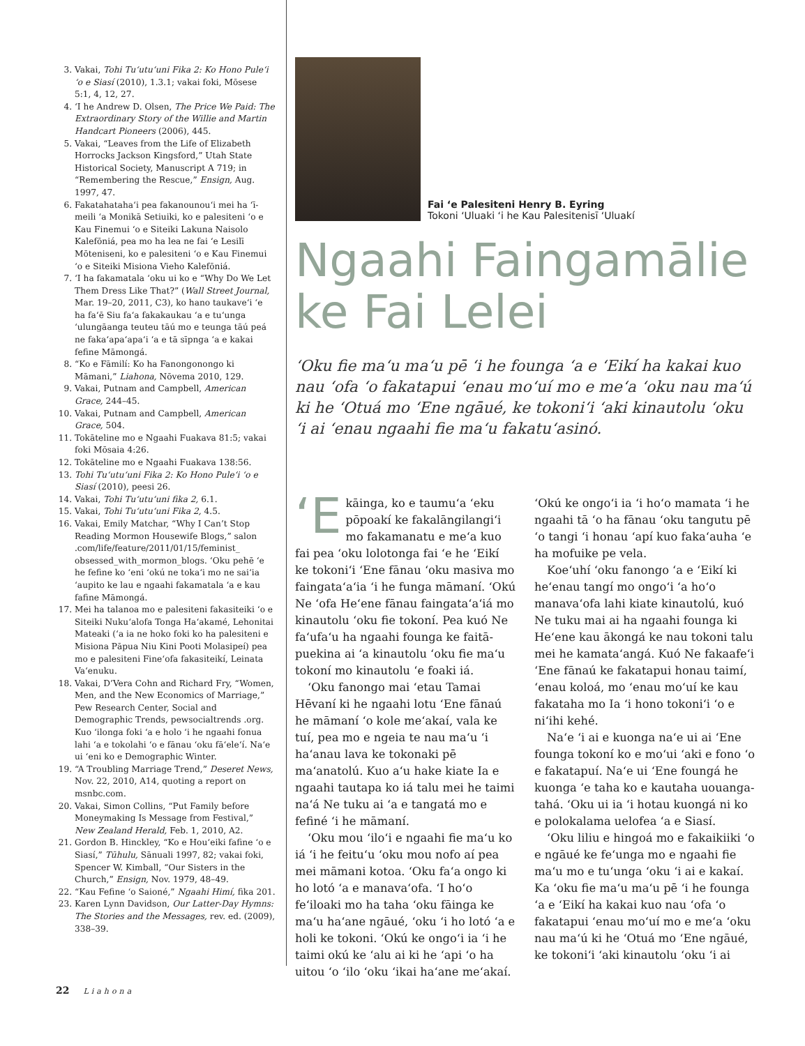3. Vakai, Tohi Tuʻutuʻuni Fika 2: Ko Hono Puleʻi ʻo e Siasí (2010), 1.3.1; vakai foki, Mōsese 5:1, 4, 12, 27.
4. ʻI he Andrew D. Olsen, The Price We Paid: The Extraordinary Story of the Willie and Martin Handcart Pioneers (2006), 445.
5. Vakai, “Leaves from the Life of Elizabeth Horrocks Jackson Kingsford,” Utah State Historical Society, Manuscript A 719; in “Remembering the Rescue,” Ensign, Aug. 1997, 47.
6. Fakatahatahaʻi pea fakanounouʻi mei ha ʻī-meili ʻa Monikā Setiuiki, ko e palesiteni ʻo e Kau Finemui ʻo e Siteiki Lakuna Naisolo Kalefōniá, pea mo ha lea ne fai ʻe Lesilī Mōteniseni, ko e palesiteni ʻo e Kau Finemui ʻo e Siteiki Misiona Vieho Kalefōniá.
7. ʻI ha fakamatala ʻoku ui ko e “Why Do We Let Them Dress Like That?” (Wall Street Journal, Mar. 19–20, 2011, C3), ko hano taukaveʻi ʻe ha faʻē Siu faʻa fakakaukau ʻa e tuʻunga ʻulungāanga teuteu tāú mo e teunga tāú peá ne fakaʻapaʻapaʻi ʻa e tā sīpnga ʻa e kakai fefine Māmongá.
8. “Ko e Fāmilí: Ko ha Fanongonongo ki Māmani,” Liahona, Nōvema 2010, 129.
9. Vakai, Putnam and Campbell, American Grace, 244–45.
10. Vakai, Putnam and Campbell, American Grace, 504.
11. Tokāteline mo e Ngaahi Fuakava 81:5; vakai foki Mōsaia 4:26.
12. Tokāteline mo e Ngaahi Fuakava 138:56.
13. Tohi Tuʻutuʻuni Fika 2: Ko Hono Puleʻi ʻo e Siasí (2010), peesi 26.
14. Vakai, Tohi Tuʻutuʻuni fika 2, 6.1.
15. Vakai, Tohi Tuʻutuʻuni Fika 2, 4.5.
16. Vakai, Emily Matchar, “Why I Can’t Stop Reading Mormon Housewife Blogs,” salon .com/life/feature/2011/01/15/feminist_ obsessed_with_mormon_blogs. ʻOku pehē ʻe he fefine ko ʻeni ʻokú ne tokaʻi mo ne saiʻia ʻaupito ke lau e ngaahi fakamatala ʻa e kau fafine Māmongá.
17. Mei ha talanoa mo e palesiteni fakasiteiki ʻo e Siteiki Nukuʻalofa Tonga Haʻakamé, Lehonitai Mateaki (ʻa ia ne hoko foki ko ha palesiteni e Misiona Pāpua Niu Kini Pooti Molasipeí) pea mo e palesiteni Fineʻofa fakasiteikí, Leinata Vaʻenuku.
18. Vakai, D’Vera Cohn and Richard Fry, “Women, Men, and the New Economics of Marriage,” Pew Research Center, Social and Demographic Trends, pewsocialtrends .org. Kuo ʻilonga foki ʻa e holo ʻi he ngaahi fonua lahi ʻa e tokolahi ʻo e fānau ʻoku fāʻeleʻí. Naʻe ui ʻeni ko e Demographic Winter.
19. “A Troubling Marriage Trend,” Deseret News, Nov. 22, 2010, A14, quoting a report on msnbc.com.
20. Vakai, Simon Collins, “Put Family before Moneymaking Is Message from Festival,” New Zealand Herald, Feb. 1, 2010, A2.
21. Gordon B. Hinckley, “Ko e Houʻeiki fafine ʻo e Siasí,” Tūhulu, Sānuali 1997, 82; vakai foki, Spencer W. Kimball, “Our Sisters in the Church,” Ensign, Nov. 1979, 48–49.
22. “Kau Fefine ʻo Saioné,” Ngaahi Himí, fika 201.
23. Karen Lynn Davidson, Our Latter-Day Hymns: The Stories and the Messages, rev. ed. (2009), 338–39.
Fai ʻe Palesiteni Henry B. Eyring
Tokoni ʻUluaki ʻi he Kau Palesitenisī ʻUluakí
Ngaahi Faingamālie ke Fai Lelei
ʻOku fie maʻu maʻu pē ʻi he founga ʻa e ʻEikí ha kakai kuo nau ʻofa ʻo fakatapui ʻenau moʻuí mo e meʻa ʻoku nau maʻú ki he ʻOtuá mo ʻEne ngāué, ke tokoniʻi ʻaki kinautolu ʻoku ʻi ai ʻenau ngaahi fie maʻu fakatuʻasinó.
ʻE kāinga, ko e taumuʻa ʻeku pōpoakí ke fakalāngilangiʻi mo fakamanatu e meʻa kuo fai pea ʻoku lolotonga fai ʻe he ʻEikí ke tokoniʻi ʻEne fānau ʻoku masiva mo faingataʻaʻia ʻi he funga māmaní. ʻOkú Ne ʻofa Heʻene fānau faingataʻaʻiá mo kinautolu ʻoku fie tokoní. Pea kuó Ne faʻufaʻu ha ngaahi founga ke faitā­puekina ai ʻa kinautolu ʻoku fie maʻu tokoní mo kinautolu ʻe foaki iá.
ʻOku fanongo mai ʻetau Tamai Hēvaní ki he ngaahi lotu ʻEne fānaú he māmaní ʻo kole meʻakaí, vala ke tuí, pea mo e ngeia te nau maʻu ʻi haʻanau lava ke tokonaki pē maʻanatolú. Kuo aʻu hake kiate Ia e ngaahi tautapa ko iá talu mei he taimi naʻá Ne tuku ai ʻa e tangatá mo e fefiné ʻi he māmaní.
ʻOku mou ʻiloʻi e ngaahi fie maʻu ko iá ʻi he feituʻu ʻoku mou nofo aí pea mei māmani kotoa. ʻOku faʻa ongo ki ho lotó ʻa e manavaʻofa. ʻI hoʻo feʻiloaki mo ha taha ʻoku fāinga ke maʻu haʻane ngāué, ʻoku ʻi ho lotó ʻa e holi ke tokoni. ʻOkú ke ongoʻi ia ʻi he taimi okú ke ʻalu ai ki he ʻapi ʻo ha uitou ʻo ʻilo ʻoku ʻikai haʻane meʻakaí. ʻOkú ke ongoʻi ia ʻi hoʻo mamata ʻi he ngaahi tā ʻo ha fānau ʻoku tangutu pē ʻo tangi ʻi honau ʻapí kuo fakaʻauha ʻe ha mofuike pe vela.
Koeʻuhí ʻoku fanongo ʻa e ʻEikí ki heʻenau tangí mo ongoʻi ʻa hoʻo manavaʻofa lahi kiate kinautolú, kuó Ne tuku mai ai ha ngaahi founga ki Heʻene kau ākongá ke nau tokoni talu mei he kamataʻangá. Kuó Ne fakaafeʻi ʻEne fānaú ke fakatapui honau taimí, ʻenau koloá, mo ʻenau moʻuí ke kau fakataha mo Ia ʻi hono tokoniʻi ʻo e niʻihi kehé.
Naʻe ʻi ai e kuonga naʻe ui ai ʻEne founga tokoní ko e moʻui ʻaki e fono ʻo e fakatapuí. Naʻe ui ʻEne foungá he kuonga ʻe taha ko e kautaha uouanga­tahá. ʻOku ui ia ʻi hotau kuongá ni ko e polokalama uelofea ʻa e Siasí.
ʻOku liliu e hingoá mo e fakaikiiki ʻo e ngāué ke feʻunga mo e ngaahi fie maʻu mo e tuʻunga ʻoku ʻi ai e kakaí. Ka ʻoku fie maʻu maʻu pē ʻi he founga ʻa e ʻEikí ha kakai kuo nau ʻofa ʻo fakatapui ʻenau moʻuí mo e meʻa ʻoku nau maʻú ki he ʻOtuá mo ʻEne ngāué, ke tokoniʻi ʻaki kinautolu ʻoku ʻi ai
22 Liahona